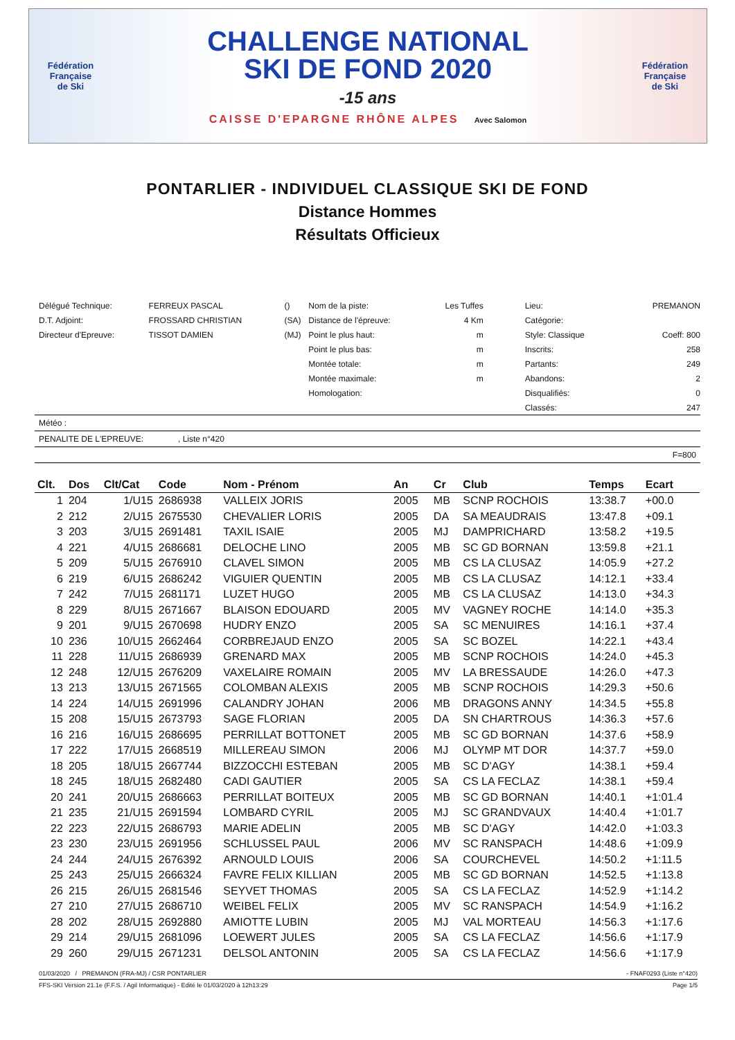Fédération Française
de Ski
CHALLENGE NATIONAL
SKI DE FOND 2020
-15 ans
CAISSE D'EPARGNE RHÔNE ALPES Avec Salomon
Fédération Française
de Ski
PONTARLIER - INDIVIDUEL CLASSIQUE SKI DE FOND
Distance Hommes
Résultats Officieux
| Délégué Technique: | FERREUX PASCAL | () | Nom de la piste: | Les Tuffes | Lieu: | PREMANON |
| D.T. Adjoint: | FROSSARD CHRISTIAN | (SA) | Distance de l'épreuve: | 4 Km | Catégorie: | |
| Directeur d'Epreuve: | TISSOT DAMIEN | (MJ) | Point le plus haut: | m | Style: Classique | Coeff: 800 |
| | | | Point le plus bas: | m | Inscrits: | 258 |
| | | | Montée totale: | m | Partants: | 249 |
| | | | Montée maximale: | m | Abandons: | 2 |
| | | | Homologation: | | Disqualifiés: | 0 |
| | | | | | Classés: | 247 |
Météo :
PENALITE DE L'EPREUVE: , Liste n°420
F=800
| Clt. | Dos | Clt/Cat | Code | Nom - Prénom | An | Cr | Club | Temps | Ecart |
| --- | --- | --- | --- | --- | --- | --- | --- | --- | --- |
| 1 | 204 | 1/U15 | 2686938 | VALLEIX JORIS | 2005 | MB | SCNP ROCHOIS | 13:38.7 | +00.0 |
| 2 | 212 | 2/U15 | 2675530 | CHEVALIER LORIS | 2005 | DA | SA MEAUDRAIS | 13:47.8 | +09.1 |
| 3 | 203 | 3/U15 | 2691481 | TAXIL ISAIE | 2005 | MJ | DAMPRICHARD | 13:58.2 | +19.5 |
| 4 | 221 | 4/U15 | 2686681 | DELOCHE LINO | 2005 | MB | SC GD BORNAN | 13:59.8 | +21.1 |
| 5 | 209 | 5/U15 | 2676910 | CLAVEL SIMON | 2005 | MB | CS LA CLUSAZ | 14:05.9 | +27.2 |
| 6 | 219 | 6/U15 | 2686242 | VIGUIER QUENTIN | 2005 | MB | CS LA CLUSAZ | 14:12.1 | +33.4 |
| 7 | 242 | 7/U15 | 2681171 | LUZET HUGO | 2005 | MB | CS LA CLUSAZ | 14:13.0 | +34.3 |
| 8 | 229 | 8/U15 | 2671667 | BLAISON EDOUARD | 2005 | MV | VAGNEY ROCHE | 14:14.0 | +35.3 |
| 9 | 201 | 9/U15 | 2670698 | HUDRY ENZO | 2005 | SA | SC MENUIRES | 14:16.1 | +37.4 |
| 10 | 236 | 10/U15 | 2662464 | CORBREJAUD ENZO | 2005 | SA | SC BOZEL | 14:22.1 | +43.4 |
| 11 | 228 | 11/U15 | 2686939 | GRENARD MAX | 2005 | MB | SCNP ROCHOIS | 14:24.0 | +45.3 |
| 12 | 248 | 12/U15 | 2676209 | VAXELAIRE ROMAIN | 2005 | MV | LA BRESSAUDE | 14:26.0 | +47.3 |
| 13 | 213 | 13/U15 | 2671565 | COLOMBAN ALEXIS | 2005 | MB | SCNP ROCHOIS | 14:29.3 | +50.6 |
| 14 | 224 | 14/U15 | 2691996 | CALANDRY JOHAN | 2006 | MB | DRAGONS ANNY | 14:34.5 | +55.8 |
| 15 | 208 | 15/U15 | 2673793 | SAGE FLORIAN | 2005 | DA | SN CHARTROUS | 14:36.3 | +57.6 |
| 16 | 216 | 16/U15 | 2686695 | PERRILLAT BOTTONET | 2005 | MB | SC GD BORNAN | 14:37.6 | +58.9 |
| 17 | 222 | 17/U15 | 2668519 | MILLEREAU SIMON | 2006 | MJ | OLYMP MT DOR | 14:37.7 | +59.0 |
| 18 | 205 | 18/U15 | 2667744 | BIZZOCCHI ESTEBAN | 2005 | MB | SC D'AGY | 14:38.1 | +59.4 |
| 18 | 245 | 18/U15 | 2682480 | CADI GAUTIER | 2005 | SA | CS LA FECLAZ | 14:38.1 | +59.4 |
| 20 | 241 | 20/U15 | 2686663 | PERRILLAT BOITEUX | 2005 | MB | SC GD BORNAN | 14:40.1 | +1:01.4 |
| 21 | 235 | 21/U15 | 2691594 | LOMBARD CYRIL | 2005 | MJ | SC GRANDVAUX | 14:40.4 | +1:01.7 |
| 22 | 223 | 22/U15 | 2686793 | MARIE ADELIN | 2005 | MB | SC D'AGY | 14:42.0 | +1:03.3 |
| 23 | 230 | 23/U15 | 2691956 | SCHLUSSEL PAUL | 2006 | MV | SC RANSPACH | 14:48.6 | +1:09.9 |
| 24 | 244 | 24/U15 | 2676392 | ARNOULD LOUIS | 2006 | SA | COURCHEVEL | 14:50.2 | +1:11.5 |
| 25 | 243 | 25/U15 | 2666324 | FAVRE FELIX KILLIAN | 2005 | MB | SC GD BORNAN | 14:52.5 | +1:13.8 |
| 26 | 215 | 26/U15 | 2681546 | SEYVET THOMAS | 2005 | SA | CS LA FECLAZ | 14:52.9 | +1:14.2 |
| 27 | 210 | 27/U15 | 2686710 | WEIBEL FELIX | 2005 | MV | SC RANSPACH | 14:54.9 | +1:16.2 |
| 28 | 202 | 28/U15 | 2692880 | AMIOTTE LUBIN | 2005 | MJ | VAL MORTEAU | 14:56.3 | +1:17.6 |
| 29 | 214 | 29/U15 | 2681096 | LOEWERT JULES | 2005 | SA | CS LA FECLAZ | 14:56.6 | +1:17.9 |
| 29 | 260 | 29/U15 | 2671231 | DELSOL ANTONIN | 2005 | SA | CS LA FECLAZ | 14:56.6 | +1:17.9 |
01/03/2020 / PREMANON (FRA-MJ) / CSR PONTARLIER - FNAF0293 (Liste n°420)
FFS-SKI Version 21.1e (F.F.S. / Agil Informatique) - Edité le 01/03/2020 à 12h13:29 Page 1/5